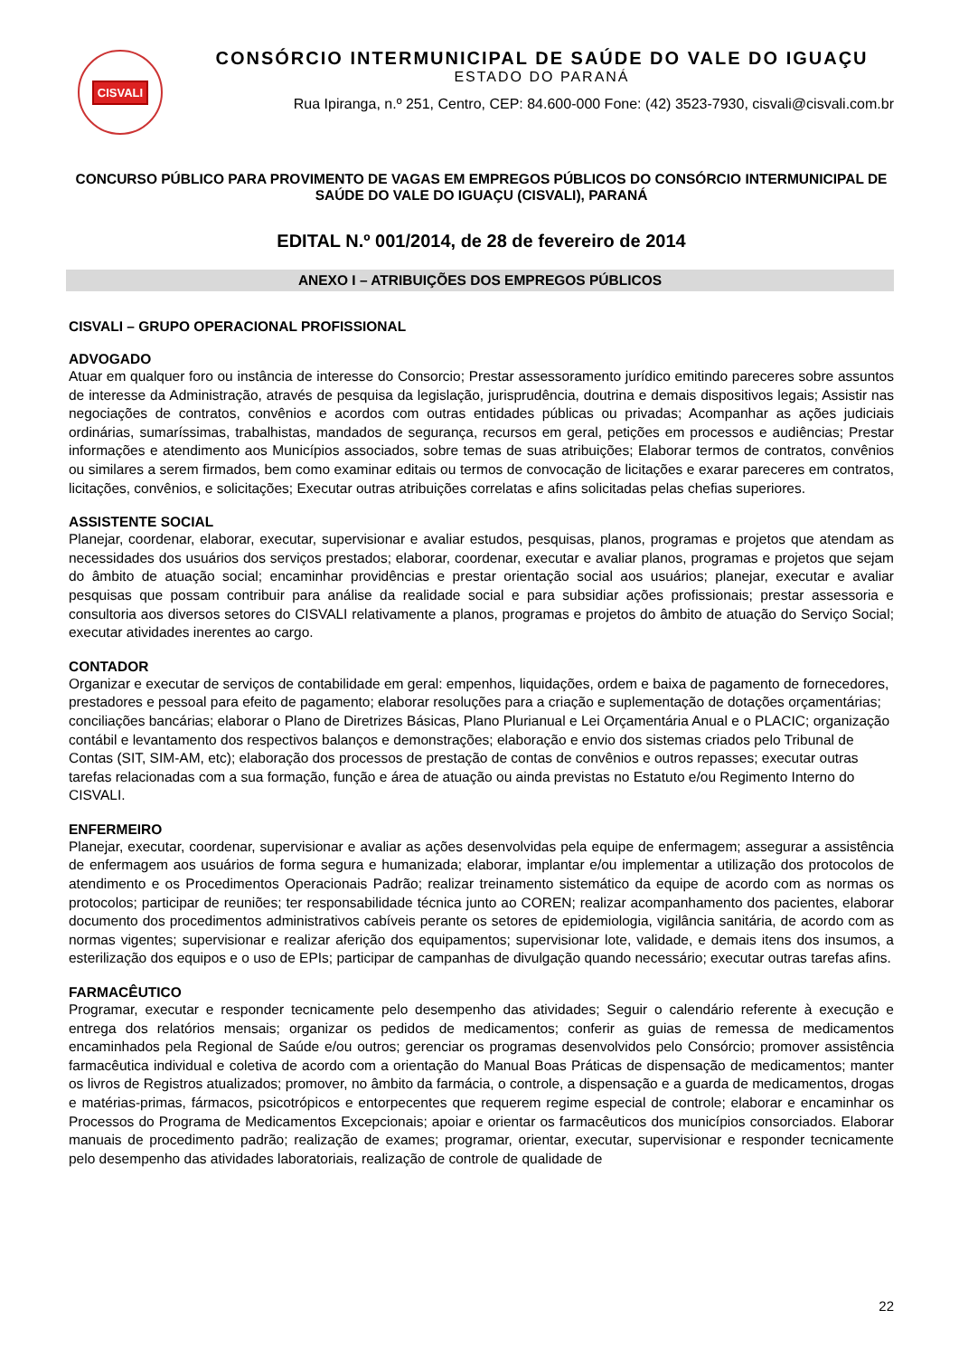CISVALI
CONSÓRCIO INTERMUNICIPAL DE SAÚDE DO VALE DO IGUAÇU
ESTADO DO PARANÁ
Rua Ipiranga, n.º 251, Centro, CEP: 84.600-000 Fone: (42) 3523-7930, cisvali@cisvali.com.br
CONCURSO PÚBLICO PARA PROVIMENTO DE VAGAS EM EMPREGOS PÚBLICOS DO CONSÓRCIO INTERMUNICIPAL DE SAÚDE DO VALE DO IGUAÇU (CISVALI), PARANÁ
EDITAL N.º 001/2014, de 28 de fevereiro de 2014
ANEXO I – ATRIBUIÇÕES DOS EMPREGOS PÚBLICOS
CISVALI – GRUPO OPERACIONAL PROFISSIONAL
ADVOGADO
Atuar em qualquer foro ou instância de interesse do Consorcio; Prestar assessoramento jurídico emitindo pareceres sobre assuntos de interesse da Administração, através de pesquisa da legislação, jurisprudência, doutrina e demais dispositivos legais; Assistir nas negociações de contratos, convênios e acordos com outras entidades públicas ou privadas; Acompanhar as ações judiciais ordinárias, sumaríssimas, trabalhistas, mandados de segurança, recursos em geral, petições em processos e audiências; Prestar informações e atendimento aos Municípios associados, sobre temas de suas atribuições; Elaborar termos de contratos, convênios ou similares a serem firmados, bem como examinar editais ou termos de convocação de licitações e exarar pareceres em contratos, licitações, convênios, e solicitações; Executar outras atribuições correlatas e afins solicitadas pelas chefias superiores.
ASSISTENTE SOCIAL
Planejar, coordenar, elaborar, executar, supervisionar e avaliar estudos, pesquisas, planos, programas e projetos que atendam as necessidades dos usuários dos serviços prestados; elaborar, coordenar, executar e avaliar planos, programas e projetos que sejam do âmbito de atuação social; encaminhar providências e prestar orientação social aos usuários; planejar, executar e avaliar pesquisas que possam contribuir para análise da realidade social e para subsidiar ações profissionais; prestar assessoria e consultoria aos diversos setores do CISVALI relativamente a planos, programas e projetos do âmbito de atuação do Serviço Social; executar atividades inerentes ao cargo.
CONTADOR
Organizar e executar de serviços de contabilidade em geral: empenhos, liquidações, ordem e baixa de pagamento de fornecedores, prestadores e pessoal para efeito de pagamento; elaborar resoluções para a criação e suplementação de dotações orçamentárias; conciliações bancárias; elaborar o Plano de Diretrizes Básicas, Plano Plurianual e Lei Orçamentária Anual e o PLACIC; organização contábil e levantamento dos respectivos balanços e demonstrações; elaboração e envio dos sistemas criados pelo Tribunal de Contas (SIT, SIM-AM, etc); elaboração dos processos de prestação de contas de convênios e outros repasses; executar outras tarefas relacionadas com a sua formação, função e área de atuação ou ainda previstas no Estatuto e/ou Regimento Interno do CISVALI.
ENFERMEIRO
Planejar, executar, coordenar, supervisionar e avaliar as ações desenvolvidas pela equipe de enfermagem; assegurar a assistência de enfermagem aos usuários de forma segura e humanizada; elaborar, implantar e/ou implementar a utilização dos protocolos de atendimento e os Procedimentos Operacionais Padrão; realizar treinamento sistemático da equipe de acordo com as normas os protocolos; participar de reuniões; ter responsabilidade técnica junto ao COREN; realizar acompanhamento dos pacientes, elaborar documento dos procedimentos administrativos cabíveis perante os setores de epidemiologia, vigilância sanitária, de acordo com as normas vigentes; supervisionar e realizar aferição dos equipamentos; supervisionar lote, validade, e demais itens dos insumos, a esterilização dos equipos e o uso de EPIs; participar de campanhas de divulgação quando necessário; executar outras tarefas afins.
FARMACÊUTICO
Programar, executar e responder tecnicamente pelo desempenho das atividades; Seguir o calendário referente à execução e entrega dos relatórios mensais; organizar os pedidos de medicamentos; conferir as guias de remessa de medicamentos encaminhados pela Regional de Saúde e/ou outros; gerenciar os programas desenvolvidos pelo Consórcio; promover assistência farmacêutica individual e coletiva de acordo com a orientação do Manual Boas Práticas de dispensação de medicamentos; manter os livros de Registros atualizados; promover, no âmbito da farmácia, o controle, a dispensação e a guarda de medicamentos, drogas e matérias-primas, fármacos, psicotrópicos e entorpecentes que requerem regime especial de controle; elaborar e encaminhar os Processos do Programa de Medicamentos Excepcionais; apoiar e orientar os farmacêuticos dos municípios consorciados. Elaborar manuais de procedimento padrão; realização de exames; programar, orientar, executar, supervisionar e responder tecnicamente pelo desempenho das atividades laboratoriais, realização de controle de qualidade de
22